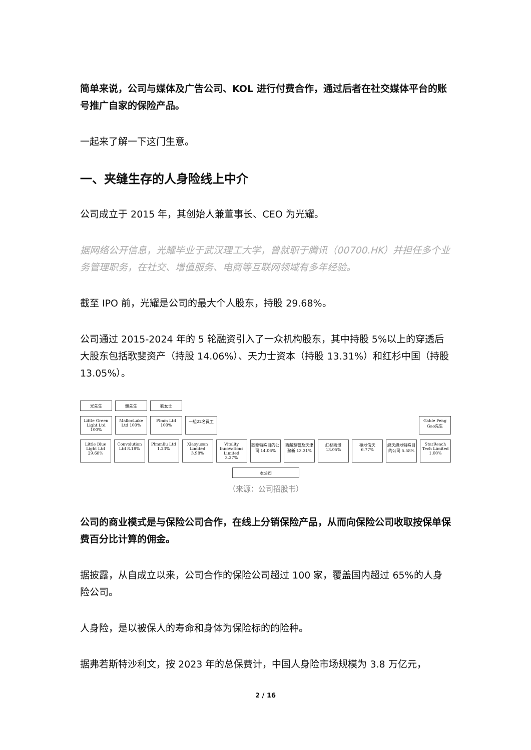简单来说，公司与媒体及广告公司、KOL 进行付费合作，通过后者在社交媒体平台的账号推广自家的保险产品。
一起来了解一下这门生意。
一、夹缝生存的人身险线上中介
公司成立于 2015 年，其创始人兼董事长、CEO 为光耀。
据网络公开信息，光耀毕业于武汉理工大学，曾就职于腾讯（00700.HK）并担任多个业务管理职务，在社交、增值服务、电商等互联网领域有多年经验。
截至 IPO 前，光耀是公司的最大个人股东，持股 29.68%。
公司通过 2015-2024 年的 5 轮融资引入了一众机构股东，其中持股 5%以上的穿透后大股东包括歌斐资产（持股 14.06%）、天力士资本（持股 13.31%）和红杉中国（持股 13.05%）。
光先生 韓先生 劉女士
Little Green Light Ltd 100%
MallocLuke Ltd 100%
Plmm Ltd 100%
一組22名員工 Gable Feng Gao先生
Little Blue Light Ltd 29.68%
Convolution Ltd 8.18%
Plmmliu Ltd 1.23%
Xiaoyusan Limited 3.98%
Vitality Innovations Limited 3.27%
歌斐特殊目的公司 14.06%
西藏聚智及天津聚新 13.31%
紅杉雨澄 13.05%
極地信天 6.77%
經天緯地特殊目的公司 5.58%
StarReach Tech Limited 1.00%
本公司
（来源：公司招股书）
公司的商业模式是与保险公司合作，在线上分销保险产品，从而向保险公司收取按保单保费百分比计算的佣金。
据披露，从自成立以来，公司合作的保险公司超过 100 家，覆盖国内超过 65%的人身险公司。
人身险，是以被保人的寿命和身体为保险标的的险种。
据弗若斯特沙利文，按 2023 年的总保费计，中国人身险市场规模为 3.8 万亿元，
2 / 16